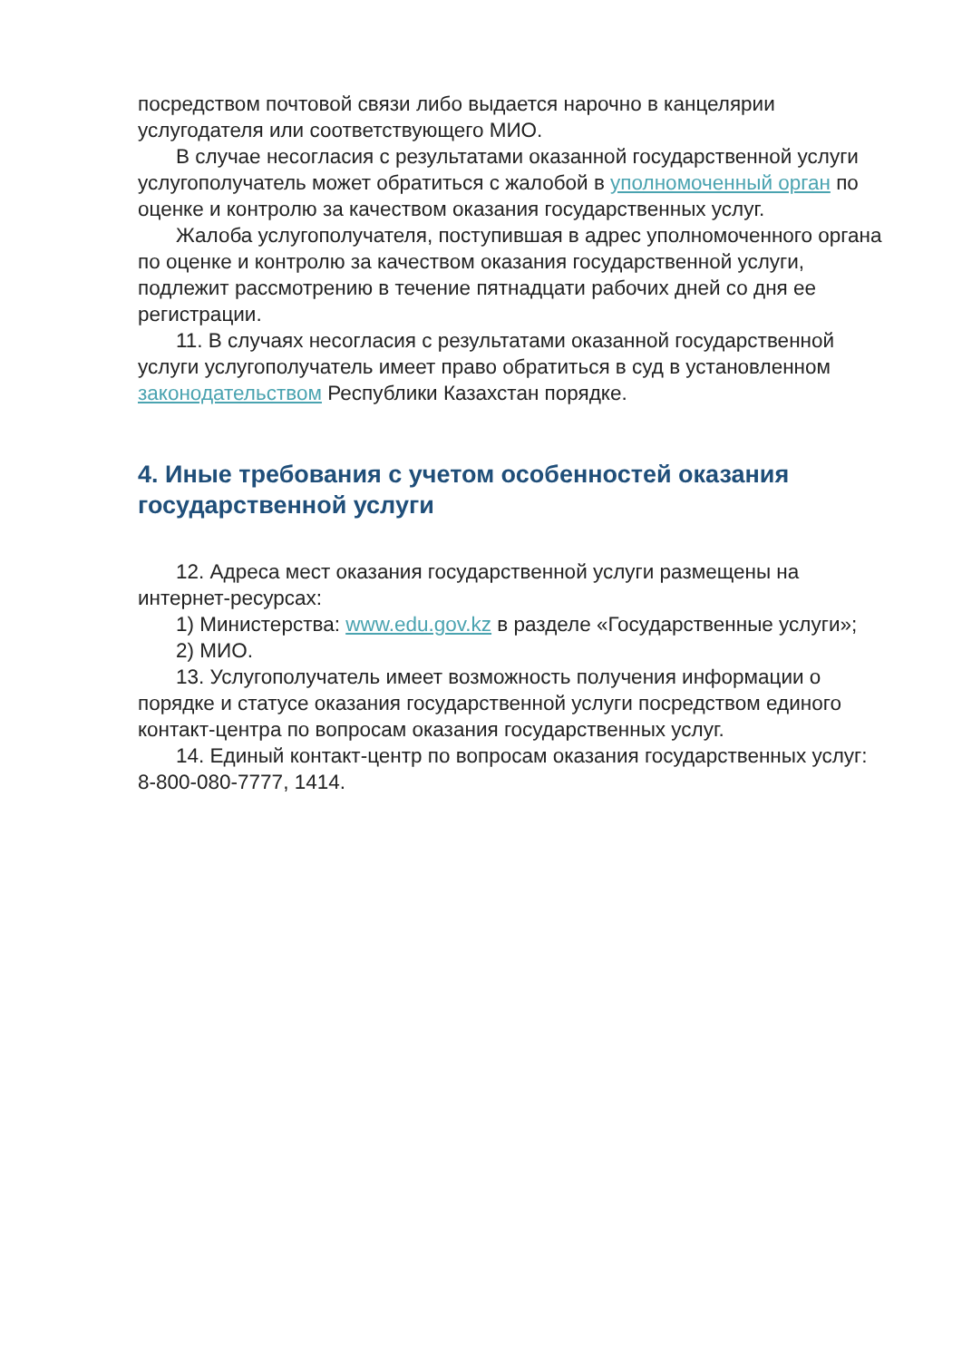посредством почтовой связи либо выдается нарочно в канцелярии услугодателя или соответствующего МИО.
В случае несогласия с результатами оказанной государственной услуги услугополучатель может обратиться с жалобой в уполномоченный орган по оценке и контролю за качеством оказания государственных услуг.
Жалоба услугополучателя, поступившая в адрес уполномоченного органа по оценке и контролю за качеством оказания государственной услуги, подлежит рассмотрению в течение пятнадцати рабочих дней со дня ее регистрации.
11. В случаях несогласия с результатами оказанной государственной услуги услугополучатель имеет право обратиться в суд в установленном законодательством Республики Казахстан порядке.
4. Иные требования с учетом особенностей оказания государственной услуги
12. Адреса мест оказания государственной услуги размещены на интернет-ресурсах:
1) Министерства: www.edu.gov.kz в разделе «Государственные услуги»;
2) МИО.
13. Услугополучатель имеет возможность получения информации о порядке и статусе оказания государственной услуги посредством единого контакт-центра по вопросам оказания государственных услуг.
14. Единый контакт-центр по вопросам оказания государственных услуг: 8-800-080-7777, 1414.